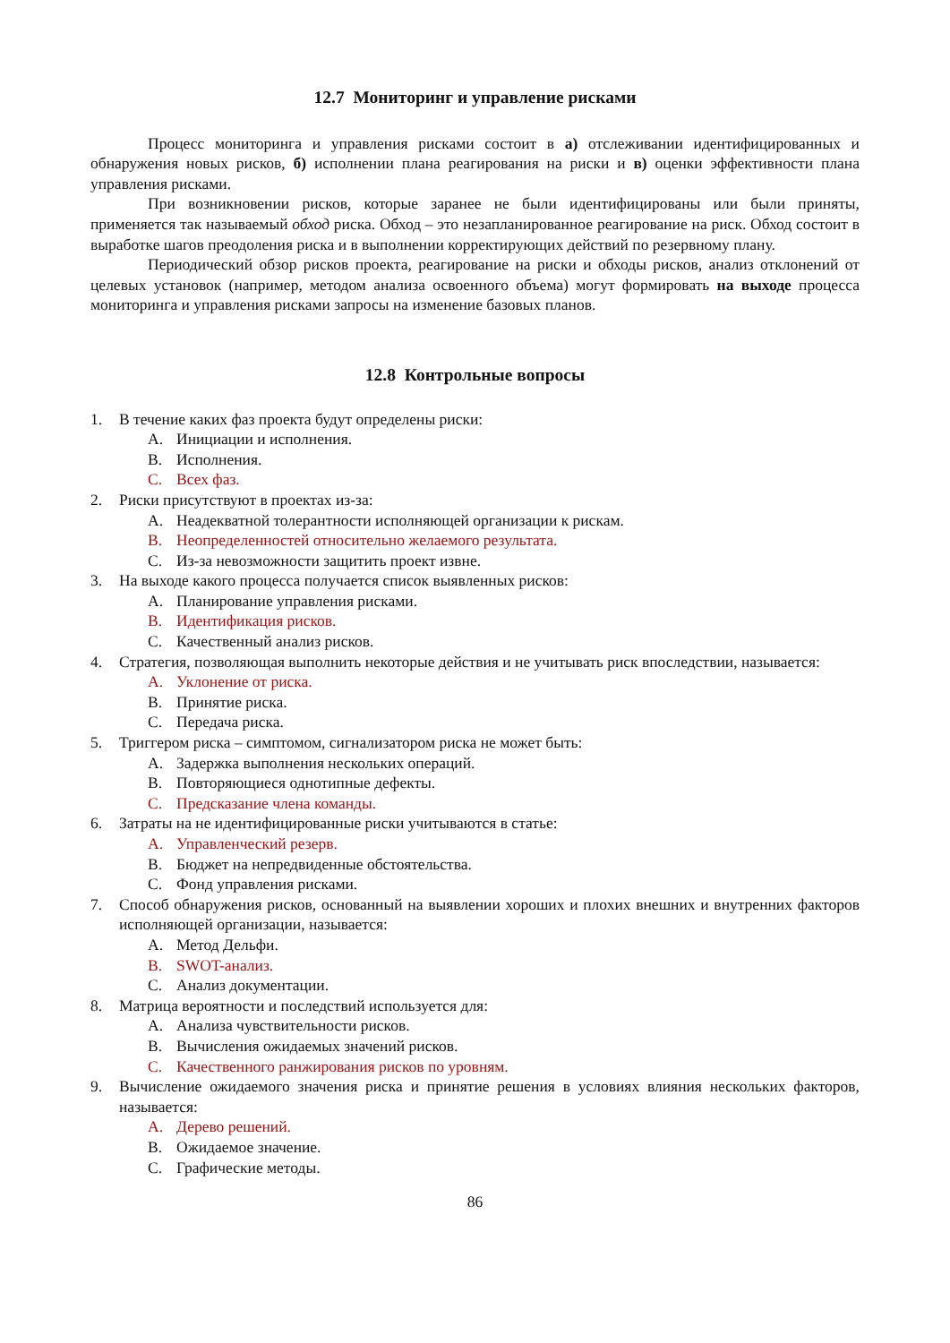12.7 Мониторинг и управление рисками
Процесс мониторинга и управления рисками состоит в а) отслеживании идентифицированных и обнаружения новых рисков, б) исполнении плана реагирования на риски и в) оценки эффективности плана управления рисками.
При возникновении рисков, которые заранее не были идентифицированы или были приняты, применяется так называемый обход риска. Обход – это незапланированное реагирование на риск. Обход состоит в выработке шагов преодоления риска и в выполнении корректирующих действий по резервному плану.
Периодический обзор рисков проекта, реагирование на риски и обходы рисков, анализ отклонений от целевых установок (например, методом анализа освоенного объема) могут формировать на выходе процесса мониторинга и управления рисками запросы на изменение базовых планов.
12.8 Контрольные вопросы
1. В течение каких фаз проекта будут определены риски:
A. Инициации и исполнения.
B. Исполнения.
C. Всех фаз.
2. Риски присутствуют в проектах из-за:
A. Неадекватной толерантности исполняющей организации к рискам.
B. Неопределенностей относительно желаемого результата.
C. Из-за невозможности защитить проект извне.
3. На выходе какого процесса получается список выявленных рисков:
A. Планирование управления рисками.
B. Идентификация рисков.
C. Качественный анализ рисков.
4. Стратегия, позволяющая выполнить некоторые действия и не учитывать риск впоследствии, называется:
A. Уклонение от риска.
B. Принятие риска.
C. Передача риска.
5. Триггером риска – симптомом, сигнализатором риска не может быть:
A. Задержка выполнения нескольких операций.
B. Повторяющиеся однотипные дефекты.
C. Предсказание члена команды.
6. Затраты на не идентифицированные риски учитываются в статье:
A. Управленческий резерв.
B. Бюджет на непредвиденные обстоятельства.
C. Фонд управления рисками.
7. Способ обнаружения рисков, основанный на выявлении хороших и плохих внешних и внутренних факторов исполняющей организации, называется:
A. Метод Дельфи.
B. SWOT-анализ.
C. Анализ документации.
8. Матрица вероятности и последствий используется для:
A. Анализа чувствительности рисков.
B. Вычисления ожидаемых значений рисков.
C. Качественного ранжирования рисков по уровням.
9. Вычисление ожидаемого значения риска и принятие решения в условиях влияния нескольких факторов, называется:
A. Дерево решений.
B. Ожидаемое значение.
C. Графические методы.
86